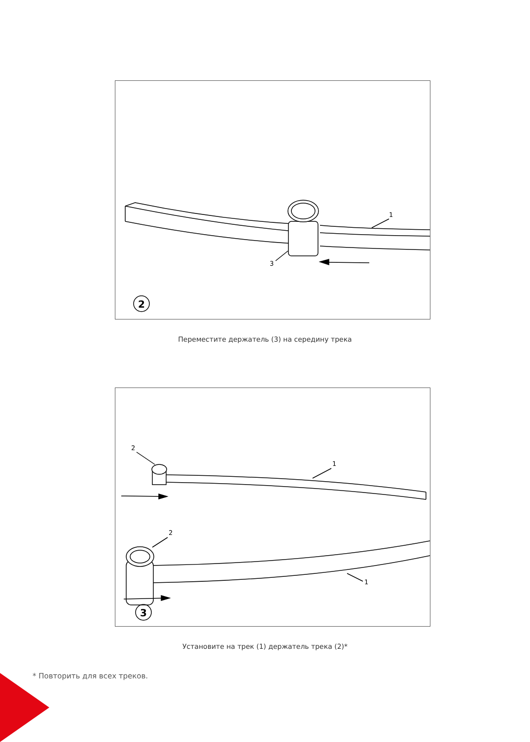3
1
2
Переместите держатель (3) на середину трека
2
1
2
1
3
Установите на трек (1) держатель трека (2)*
* Повторить для всех треков.